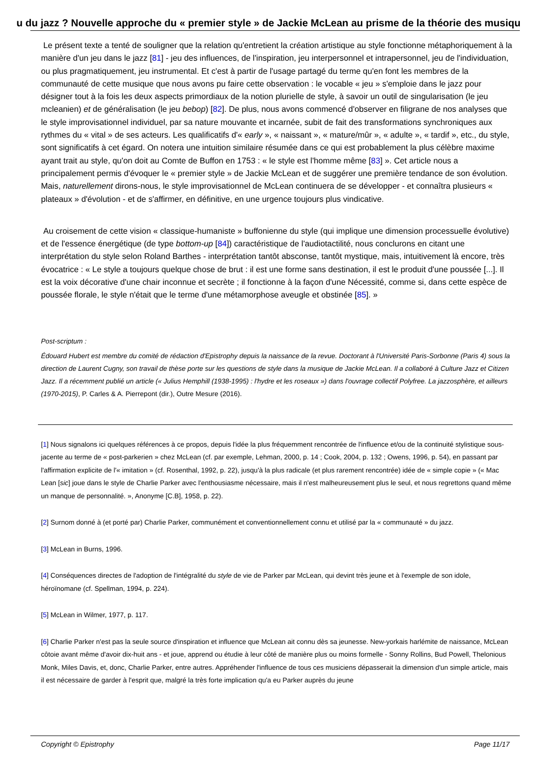u du jazz ? Nouvelle approche du « premier style » de Jackie McLean au prisme de la théorie des musiqu
Le présent texte a tenté de souligner que la relation qu'entretient la création artistique au style fonctionne métaphoriquement à la manière d'un jeu dans le jazz [81] - jeu des influences, de l'inspiration, jeu interpersonnel et intrapersonnel, jeu de l'individuation, ou plus pragmatiquement, jeu instrumental. Et c'est à partir de l'usage partagé du terme qu'en font les membres de la communauté de cette musique que nous avons pu faire cette observation : le vocable « jeu » s'emploie dans le jazz pour désigner tout à la fois les deux aspects primordiaux de la notion plurielle de style, à savoir un outil de singularisation (le jeu mcleanien) et de généralisation (le jeu bebop) [82]. De plus, nous avons commencé d'observer en filigrane de nos analyses que le style improvisationnel individuel, par sa nature mouvante et incarnée, subit de fait des transformations synchroniques aux rythmes du « vital » de ses acteurs. Les qualificatifs d'« early », « naissant », « mature/mûr », « adulte », « tardif », etc., du style, sont significatifs à cet égard. On notera une intuition similaire résumée dans ce qui est probablement la plus célèbre maxime ayant trait au style, qu'on doit au Comte de Buffon en 1753 : « le style est l'homme même [83] ». Cet article nous a principalement permis d'évoquer le « premier style » de Jackie McLean et de suggérer une première tendance de son évolution. Mais, naturellement dirons-nous, le style improvisationnel de McLean continuera de se développer - et connaîtra plusieurs « plateaux » d'évolution - et de s'affirmer, en définitive, en une urgence toujours plus vindicative.
Au croisement de cette vision « classique-humaniste » buffonienne du style (qui implique une dimension processuelle évolutive) et de l'essence énergétique (de type bottom-up [84]) caractéristique de l'audiotactilité, nous conclurons en citant une interprétation du style selon Roland Barthes - interprétation tantôt absconse, tantôt mystique, mais, intuitivement là encore, très évocatrice : « Le style a toujours quelque chose de brut : il est une forme sans destination, il est le produit d'une poussée [...]. Il est la voix décorative d'une chair inconnue et secrète ; il fonctionne à la façon d'une Nécessité, comme si, dans cette espèce de poussée florale, le style n'était que le terme d'une métamorphose aveugle et obstinée [85]. »
Post-scriptum :
Édouard Hubert est membre du comité de rédaction d'Epistrophy depuis la naissance de la revue. Doctorant à l'Université Paris-Sorbonne (Paris 4) sous la direction de Laurent Cugny, son travail de thèse porte sur les questions de style dans la musique de Jackie McLean. Il a collaboré à Culture Jazz et Citizen Jazz. Il a récemment publié un article (« Julius Hemphill (1938-1995) : l'hydre et les roseaux ») dans l'ouvrage collectif Polyfree. La jazzosphère, et ailleurs (1970-2015), P. Carles & A. Pierrepont (dir.), Outre Mesure (2016).
[1] Nous signalons ici quelques références à ce propos, depuis l'idée la plus fréquemment rencontrée de l'influence et/ou de la continuité stylistique sous-jacente au terme de « post-parkerien » chez McLean (cf. par exemple, Lehman, 2000, p. 14 ; Cook, 2004, p. 132 ; Owens, 1996, p. 54), en passant par l'affirmation explicite de l'« imitation » (cf. Rosenthal, 1992, p. 22), jusqu'à la plus radicale (et plus rarement rencontrée) idée de « simple copie » (« Mac Lean [sic] joue dans le style de Charlie Parker avec l'enthousiasme nécessaire, mais il n'est malheureusement plus le seul, et nous regrettons quand même un manque de personnalité. », Anonyme [C.B], 1958, p. 22).
[2] Surnom donné à (et porté par) Charlie Parker, communément et conventionnellement connu et utilisé par la « communauté » du jazz.
[3] McLean in Burns, 1996.
[4] Conséquences directes de l'adoption de l'intégralité du style de vie de Parker par McLean, qui devint très jeune et à l'exemple de son idole, héroïnomane (cf. Spellman, 1994, p. 224).
[5] McLean in Wilmer, 1977, p. 117.
[6] Charlie Parker n'est pas la seule source d'inspiration et influence que McLean ait connu dès sa jeunesse. New-yorkais harlémite de naissance, McLean côtoie avant même d'avoir dix-huit ans - et joue, apprend ou étudie à leur côté de manière plus ou moins formelle - Sonny Rollins, Bud Powell, Thelonious Monk, Miles Davis, et, donc, Charlie Parker, entre autres. Appréhender l'influence de tous ces musiciens dépasserait la dimension d'un simple article, mais il est nécessaire de garder à l'esprit que, malgré la très forte implication qu'a eu Parker auprès du jeune
Copyright © Epistrophy Page 11/17